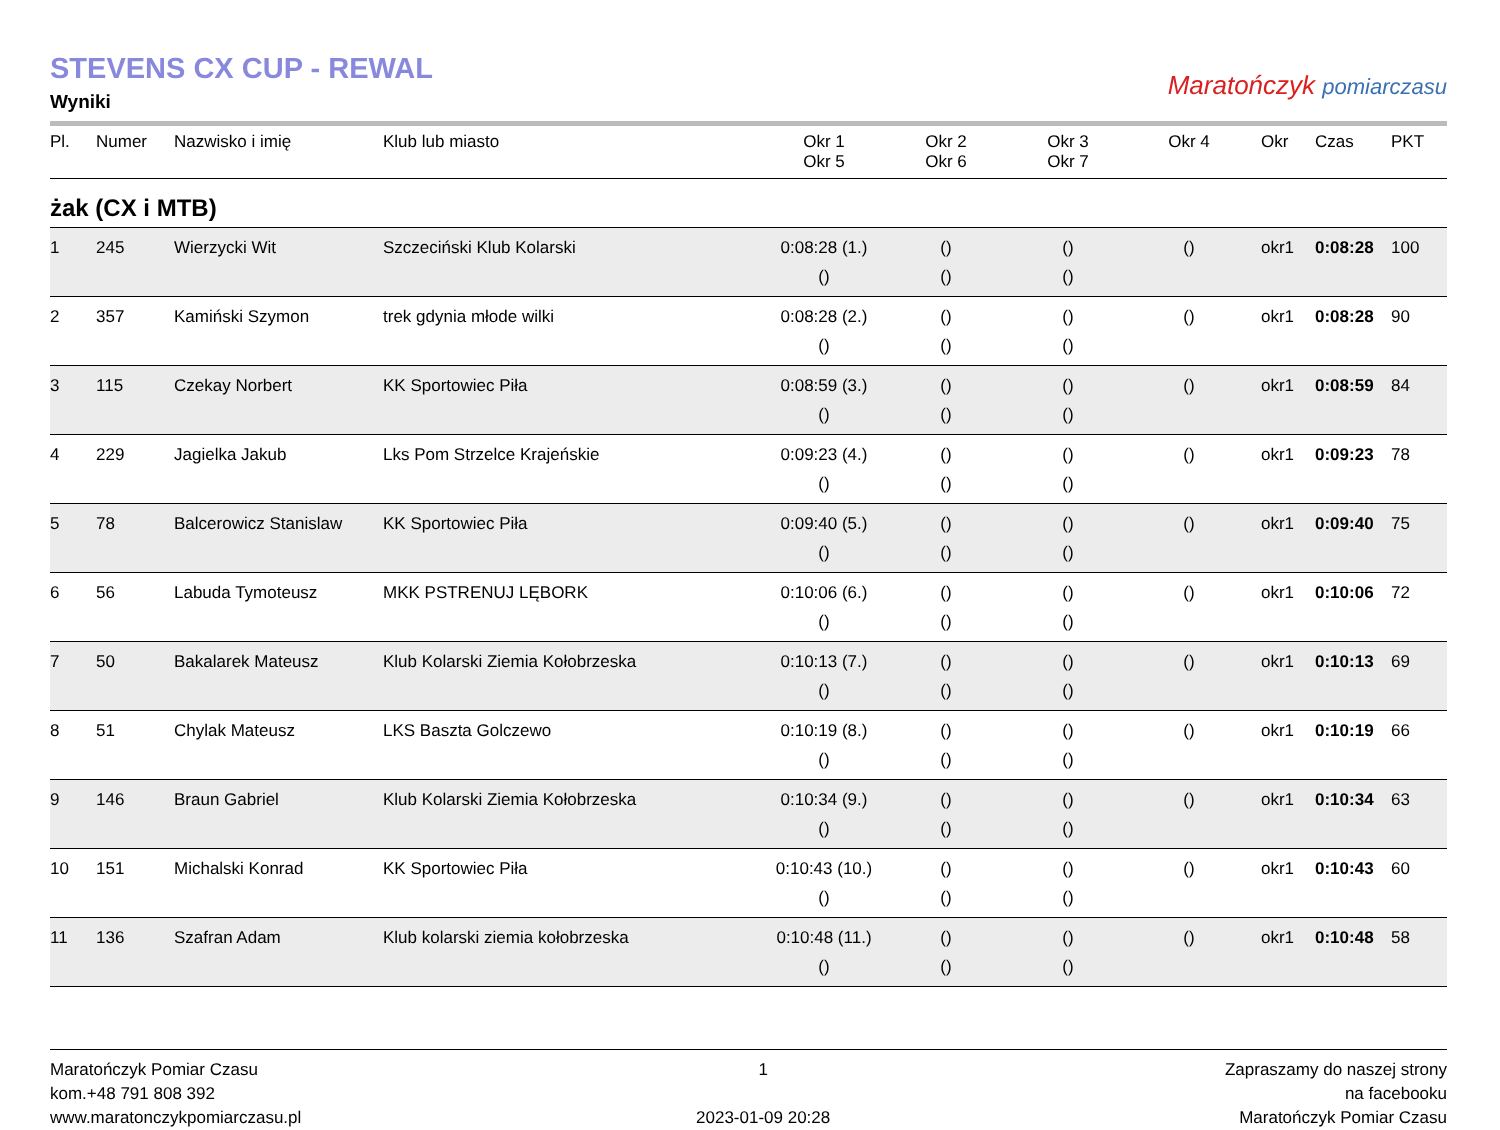STEVENS CX CUP - REWAL
Wyniki
Maratończyk pomiarczasu
| Pl. | Numer | Nazwisko i imię | Klub lub miasto | Okr 1 Okr 5 | Okr 2 Okr 6 | Okr 3 Okr 7 | Okr 4 | Okr | Czas | PKT |
| --- | --- | --- | --- | --- | --- | --- | --- | --- | --- | --- |
| żak (CX i MTB) | | | | | | | | | | |
| 1 | 245 | Wierzycki Wit | Szczeciński Klub Kolarski | 0:08:28 (1.) () | () () | () () | () | okr1 | 0:08:28 | 100 |
| 2 | 357 | Kamiński Szymon | trek gdynia młode wilki | 0:08:28 (2.) () | () () | () () | () | okr1 | 0:08:28 | 90 |
| 3 | 115 | Czekay Norbert | KK Sportowiec Piła | 0:08:59 (3.) () | () () | () () | () | okr1 | 0:08:59 | 84 |
| 4 | 229 | Jagielka Jakub | Lks Pom Strzelce Krajeńskie | 0:09:23 (4.) () | () () | () () | () | okr1 | 0:09:23 | 78 |
| 5 | 78 | Balcerowicz Stanislaw | KK Sportowiec Piła | 0:09:40 (5.) () | () () | () () | () | okr1 | 0:09:40 | 75 |
| 6 | 56 | Labuda Tymoteusz | MKK PSTRENUJ LĘBORK | 0:10:06 (6.) () | () () | () () | () | okr1 | 0:10:06 | 72 |
| 7 | 50 | Bakalarek Mateusz | Klub Kolarski Ziemia Kołobrzeska | 0:10:13 (7.) () | () () | () () | () | okr1 | 0:10:13 | 69 |
| 8 | 51 | Chylak Mateusz | LKS Baszta Golczewo | 0:10:19 (8.) () | () () | () () | () | okr1 | 0:10:19 | 66 |
| 9 | 146 | Braun Gabriel | Klub Kolarski Ziemia Kołobrzeska | 0:10:34 (9.) () | () () | () () | () | okr1 | 0:10:34 | 63 |
| 10 | 151 | Michalski Konrad | KK Sportowiec Piła | 0:10:43 (10.) () | () () | () () | () | okr1 | 0:10:43 | 60 |
| 11 | 136 | Szafran Adam | Klub kolarski ziemia kołobrzeska | 0:10:48 (11.) () | () () | () () | () | okr1 | 0:10:48 | 58 |
Maratończyk Pomiar Czasu
kom.+48 791 808 392
www.maratonczykpomiarczasu.pl
1
2023-01-09 20:28
Zapraszamy do naszej strony
na facebooku
Maratończyk Pomiar Czasu